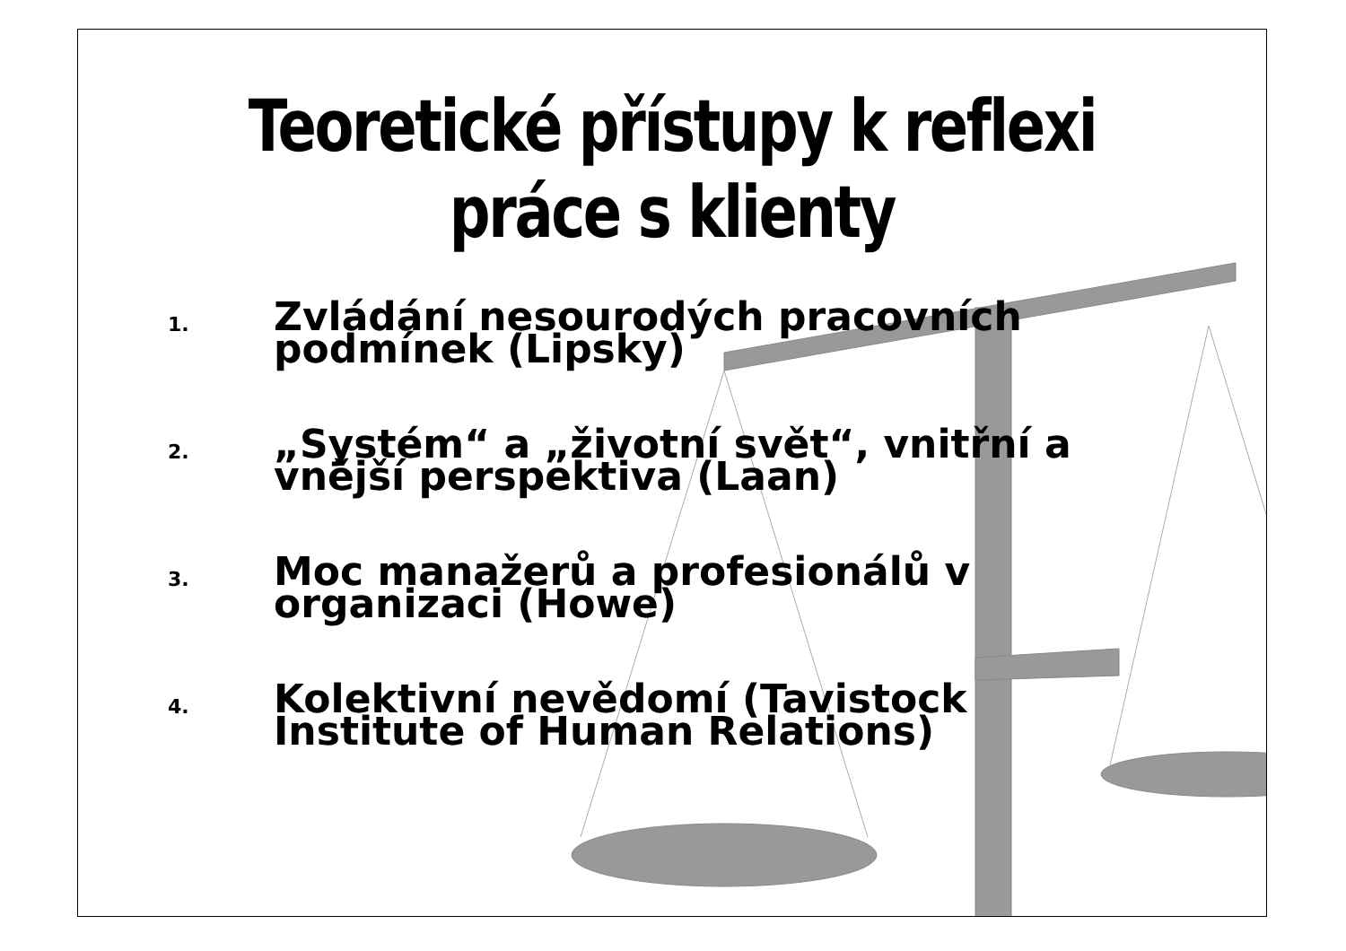Teoretické přístupy k reflexi
práce s klienty
1. Zvládání nesourodých pracovních podmínek (Lipsky)
2. „Systém“ a „životní svět“, vnitřní a vnější perspektiva (Laan)
3. Moc manažerů a profesionálů v organizaci (Howe)
4. Kolektivní nevědomí (Tavistock Institute of Human Relations)